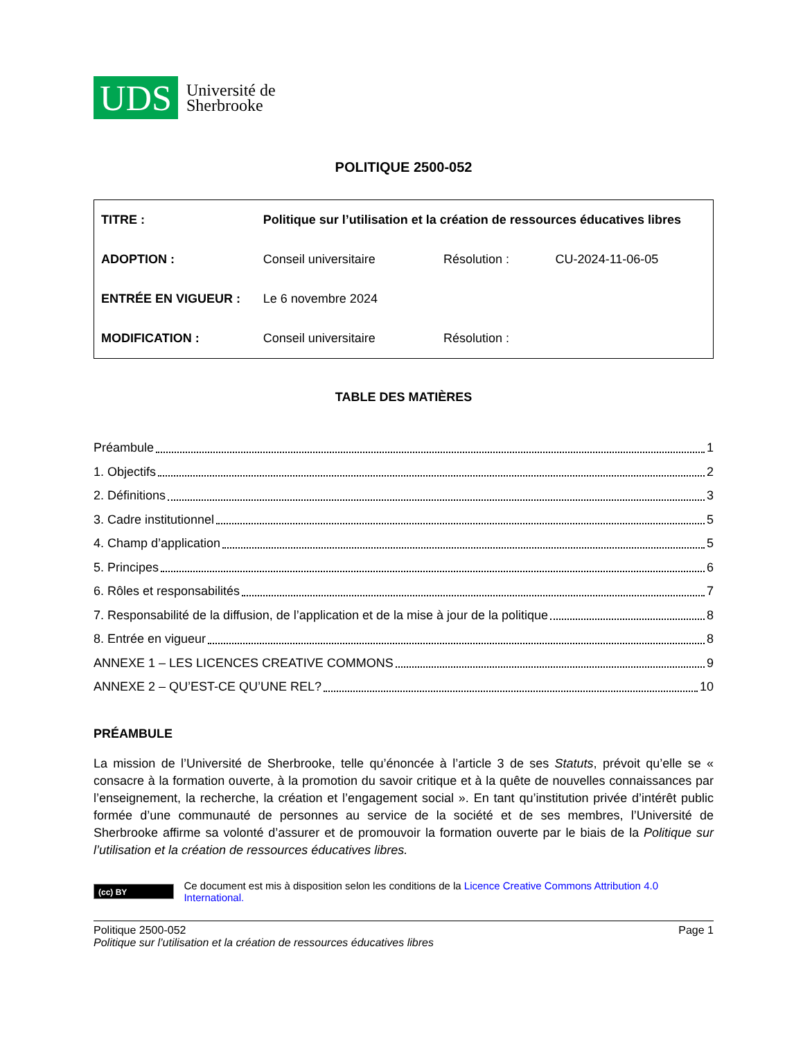UDS
Université de
Sherbrooke
POLITIQUE 2500-052
| TITRE : | Politique sur l’utilisation et la création de ressources éducatives libres | | |
| ADOPTION : | Conseil universitaire | Résolution : | CU-2024-11-06-05 |
| ENTRÉE EN VIGUEUR : | Le 6 novembre 2024 | | |
| MODIFICATION : | Conseil universitaire | Résolution : | |
TABLE DES MATIÈRES
Préambule 1
1. Objectifs 2
2. Définitions 3
3. Cadre institutionnel 5
4. Champ d’application 5
5. Principes 6
6. Rôles et responsabilités 7
7. Responsabilité de la diffusion, de l’application et de la mise à jour de la politique 8
8. Entrée en vigueur 8
ANNEXE 1 – LES LICENCES CREATIVE COMMONS 9
ANNEXE 2 – QU’EST-CE QU’UNE REL? 10
PRÉAMBULE
La mission de l’Université de Sherbrooke, telle qu’énoncée à l’article 3 de ses Statuts, prévoit qu’elle se « consacre à la formation ouverte, à la promotion du savoir critique et à la quête de nouvelles connaissances par l’enseignement, la recherche, la création et l’engagement social ». En tant qu’institution privée d’intérêt public formée d’une communauté de personnes au service de la société et de ses membres, l’Université de Sherbrooke affirme sa volonté d’assurer et de promouvoir la formation ouverte par le biais de la Politique sur l’utilisation et la création de ressources éducatives libres.
(cc) BY
Ce document est mis à disposition selon les conditions de la Licence Creative Commons Attribution 4.0 International.
Politique 2500-052 Page 1
Politique sur l’utilisation et la création de ressources éducatives libres